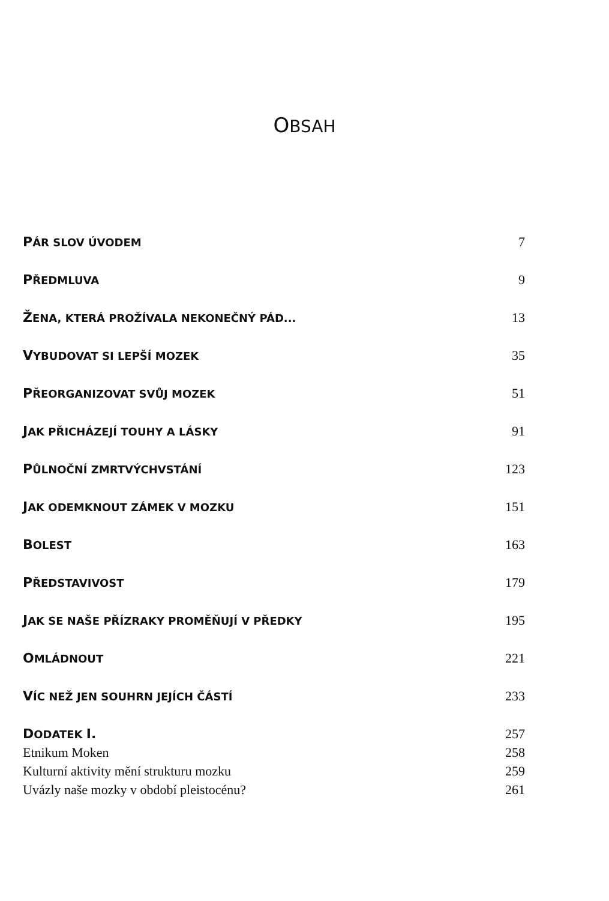OBSAH
PÁR SLOV ÚVODEM 7
PŘEDMLUVA 9
ŽENA, KTERÁ PROŽÍVALA NEKONEČNÝ PÁD... 13
VYBUDOVAT SI LEPŠÍ MOZEK 35
PŘEORGANIZOVAT SVŮJ MOZEK 51
JAK PŘICHÁZEJÍ TOUHY A LÁSKY 91
PŮLNOČNÍ ZMRTVÝCHVSTÁNÍ 123
JAK ODEMKNOUT ZÁMEK V MOZKU 151
BOLEST 163
PŘEDSTAVIVOST 179
JAK SE NAŠE PŘÍZRAKY PROMĚŇUJÍ V PŘEDKY 195
OMLÁDNOUT 221
VÍC NEŽ JEN SOUHRN JEJÍCH ČÁSTÍ 233
DODATEK I. 257
Etnikum Moken 258
Kulturní aktivity mění strukturu mozku 259
Uvázly naše mozky v období pleistocénu? 261